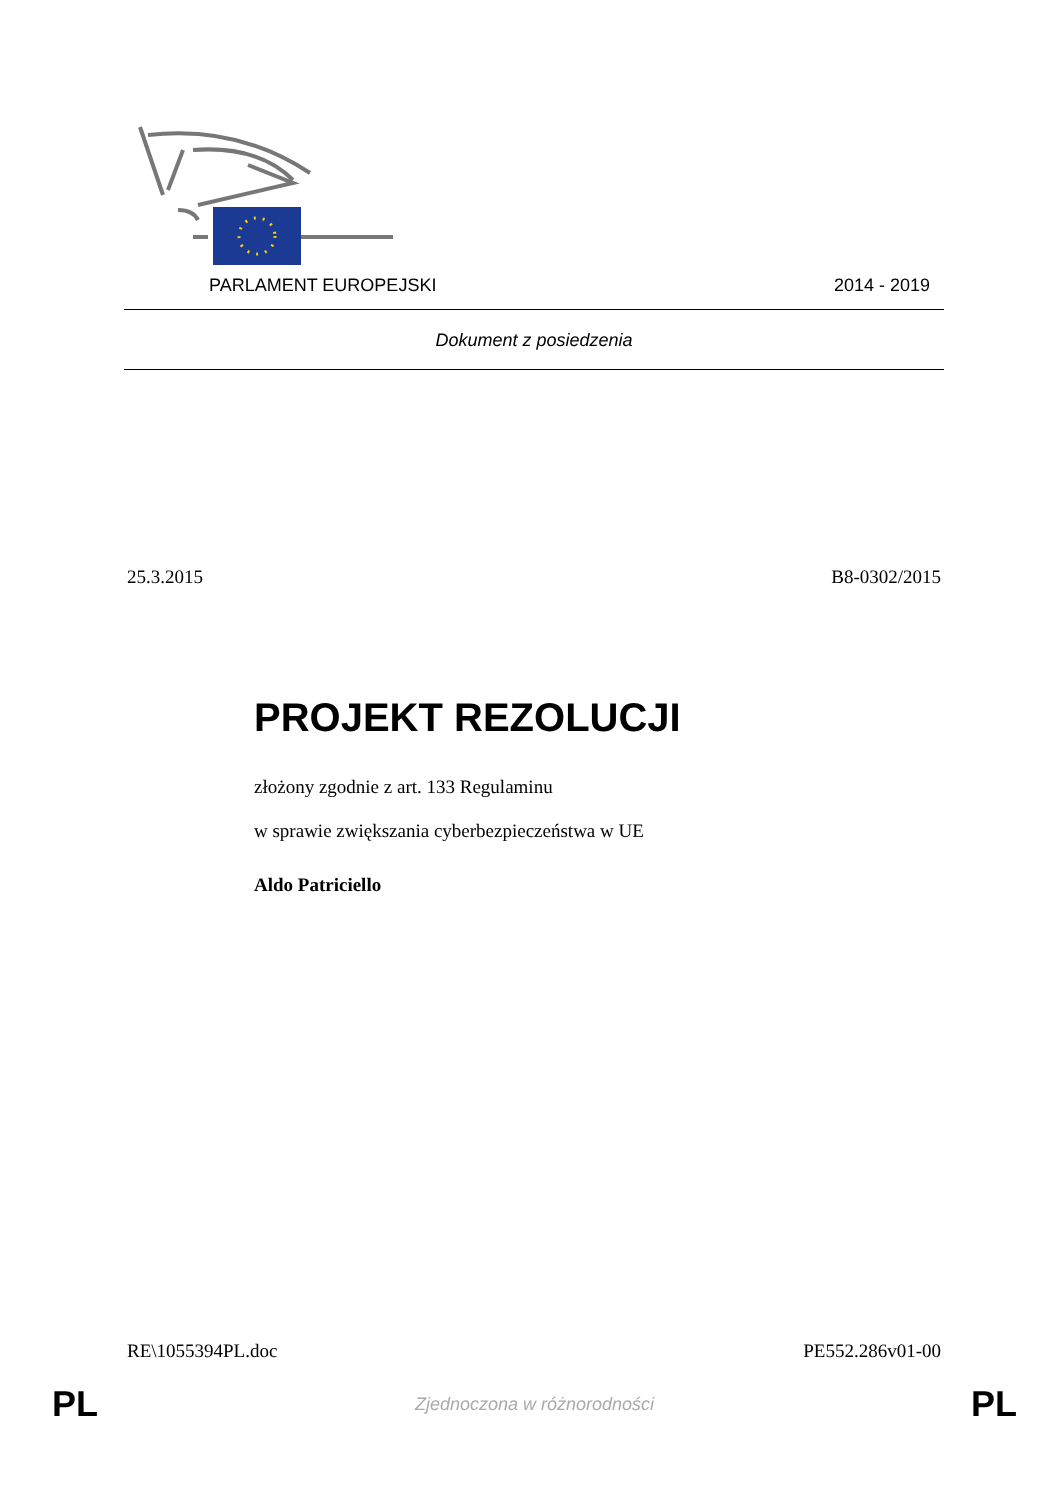PARLAMENT EUROPEJSKI 2014 - 2019
Dokument z posiedzenia
25.3.2015 B8-0302/2015
PROJEKT REZOLUCJI
złożony zgodnie z art. 133 Regulaminu
w sprawie zwiększania cyberbezpieczeństwa w UE
Aldo Patriciello
RE\1055394PL.doc PE552.286v01-00
PL Zjednoczona w różnorodności PL